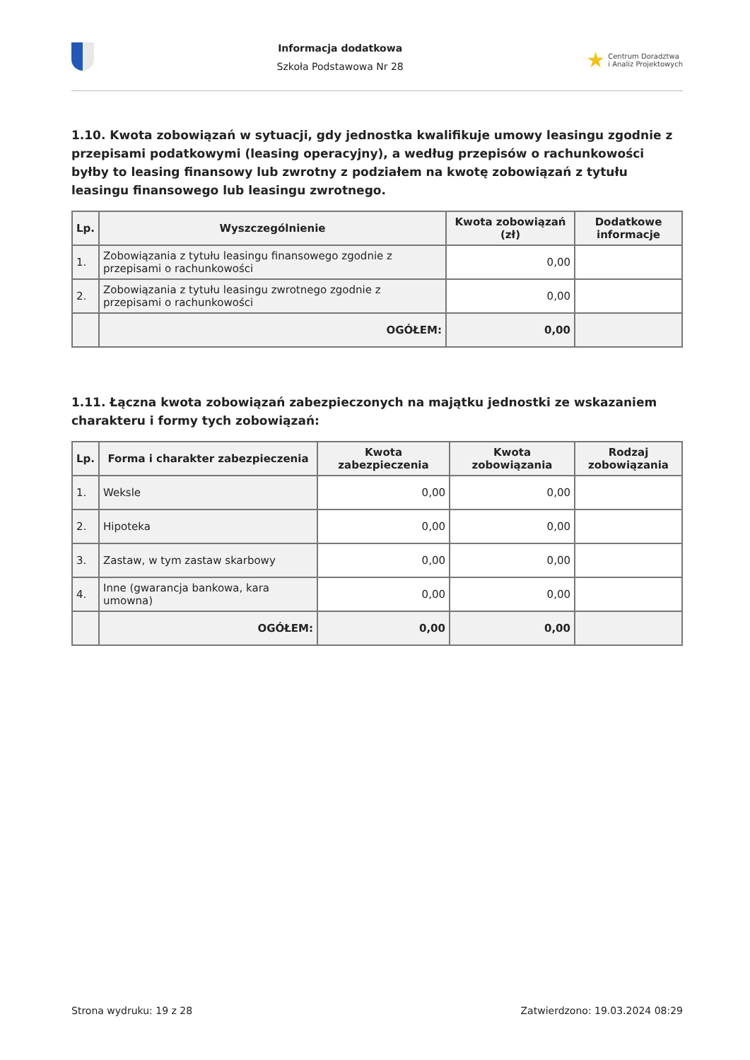Informacja dodatkowa
Szkoła Podstawowa Nr 28
★ Centrum Doradztwa
i Analiz Projektowych
1.10. Kwota zobowiązań w sytuacji, gdy jednostka kwalifikuje umowy leasingu zgodnie z przepisami podatkowymi (leasing operacyjny), a według przepisów o rachunkowości byłby to leasing finansowy lub zwrotny z podziałem na kwotę zobowiązań z tytułu leasingu finansowego lub leasingu zwrotnego.
| Lp. | Wyszczególnienie | Kwota zobowiązań (zł) | Dodatkowe informacje |
| --- | --- | --- | --- |
| 1. | Zobowiązania z tytułu leasingu finansowego zgodnie z przepisami o rachunkowości | 0,00 | |
| 2. | Zobowiązania z tytułu leasingu zwrotnego zgodnie z przepisami o rachunkowości | 0,00 | |
| | OGÓŁEM: | 0,00 | |
1.11. Łączna kwota zobowiązań zabezpieczonych na majątku jednostki ze wskazaniem charakteru i formy tych zobowiązań:
| Lp. | Forma i charakter zabezpieczenia | Kwota zabezpieczenia | Kwota zobowiązania | Rodzaj zobowiązania |
| --- | --- | --- | --- | --- |
| 1. | Weksle | 0,00 | 0,00 | |
| 2. | Hipoteka | 0,00 | 0,00 | |
| 3. | Zastaw, w tym zastaw skarbowy | 0,00 | 0,00 | |
| 4. | Inne (gwarancja bankowa, kara umowna) | 0,00 | 0,00 | |
| | OGÓŁEM: | 0,00 | 0,00 | |
Strona wydruku: 19 z 28 Zatwierdzono: 19.03.2024 08:29